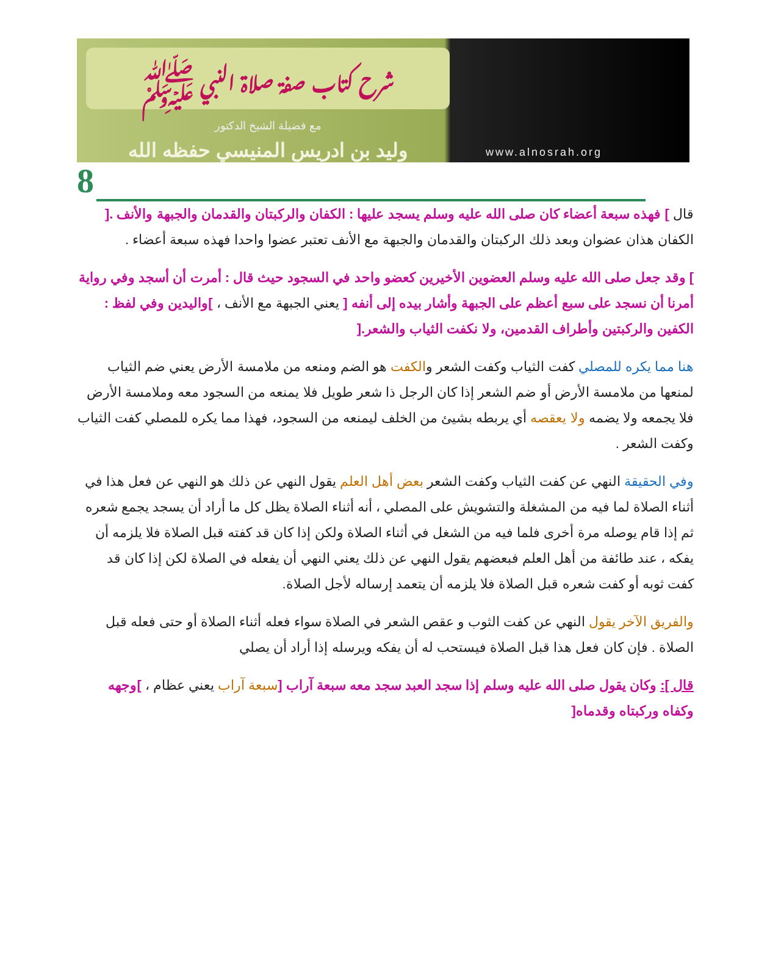شرح كتاب صفة صلاة النبي ﷺ
مع فضيلة الشيخ الدكتور
وليد بن ادريس المنيسي حفظه الله
www.alnosrah.org
8
قال ] فهذه سبعة أعضاء كان صلى الله عليه وسلم يسجد عليها : الكفان والركبتان والقدمان والجبهة والأنف .[ الكفان هذان عضوان وبعد ذلك الركبتان والقدمان والجبهة مع الأنف تعتبر عضوا واحدا فهذه سبعة أعضاء .
] وقد جعل صلى الله عليه وسلم العضوين الأخيرين كعضو واحد في السجود حيث قال : أمرت أن أسجد وفي رواية أمرنا أن نسجد على سبع أعظم على الجبهة وأشار بيده إلى أنفه [ يعني الجبهة مع الأنف ، ]واليدين وفي لفظ : الكفين والركبتين وأطراف القدمين، ولا نكفت الثياب والشعر.[
هنا مما يكره للمصلي كفت الثياب وكفت الشعر والكفت هو الضم ومنعه من ملامسة الأرض يعني ضم الثياب لمنعها من ملامسة الأرض أو ضم الشعر إذا كان الرجل ذا شعر طويل فلا يمنعه من السجود معه وملامسة الأرض فلا يجمعه ولا يضمه ولا يعقصه أي يربطه بشيئ من الخلف ليمنعه من السجود، فهذا مما يكره للمصلي كفت الثياب وكفت الشعر .
وفي الحقيقة النهي عن كفت الثياب وكفت الشعر بعض أهل العلم يقول النهي عن ذلك هو النهي عن فعل هذا في أثناء الصلاة لما فيه من المشغلة والتشويش على المصلي ، أنه أثناء الصلاة يظل كل ما أراد أن يسجد يجمع شعره ثم إذا قام يوصله مرة أخرى فلما فيه من الشغل في أثناء الصلاة ولكن إذا كان قد كفته قبل الصلاة فلا يلزمه أن يفكه ، عند طائفة من أهل العلم فبعضهم يقول النهي عن ذلك يعني النهي أن يفعله في الصلاة لكن إذا كان قد كفت ثوبه أو كفت شعره قبل الصلاة فلا يلزمه أن يتعمد إرساله لأجل الصلاة.
والفريق الآخر يقول النهي عن كفت الثوب و عقص الشعر في الصلاة سواء فعله أثناء الصلاة أو حتى فعله قبل الصلاة . فإن كان فعل هذا قبل الصلاة فيستحب له أن يفكه ويرسله إذا أراد أن يصلي
قال ]: وكان يقول صلى الله عليه وسلم إذا سجد العبد سجد معه سبعة آراب [سبعة آراب يعني عظام ، ]وجهه وكفاه وركبتاه وقدماه[